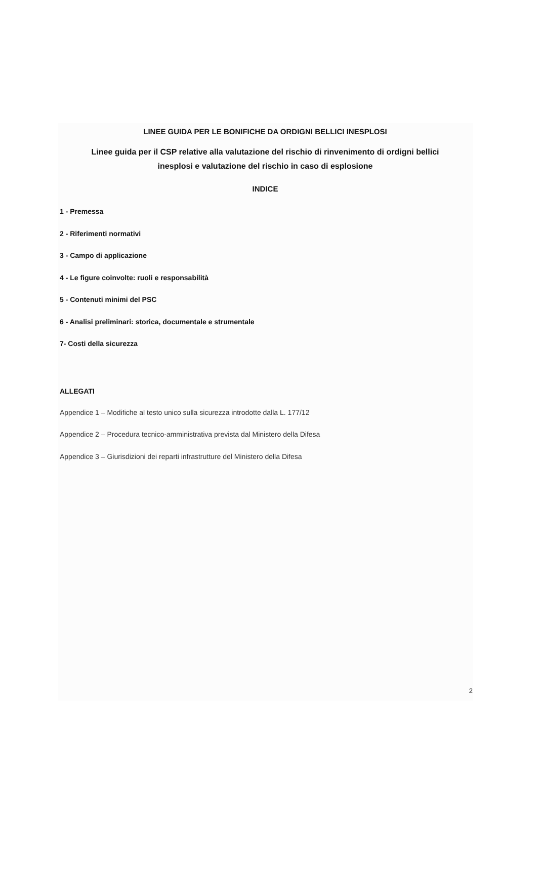LINEE GUIDA PER LE BONIFICHE DA ORDIGNI BELLICI INESPLOSI
Linee guida per il CSP relative alla valutazione del rischio di rinvenimento di ordigni bellici
inesplosi e valutazione del rischio in caso di esplosione
INDICE
1 - Premessa
2 - Riferimenti normativi
3 - Campo di applicazione
4 - Le figure coinvolte: ruoli e responsabilità
5 - Contenuti minimi del PSC
6 - Analisi preliminari: storica, documentale e strumentale
7- Costi della sicurezza
ALLEGATI
Appendice 1 – Modifiche al testo unico sulla sicurezza introdotte dalla L. 177/12
Appendice 2 – Procedura tecnico-amministrativa prevista dal Ministero della Difesa
Appendice 3 – Giurisdizioni dei reparti infrastrutture del Ministero della Difesa
2